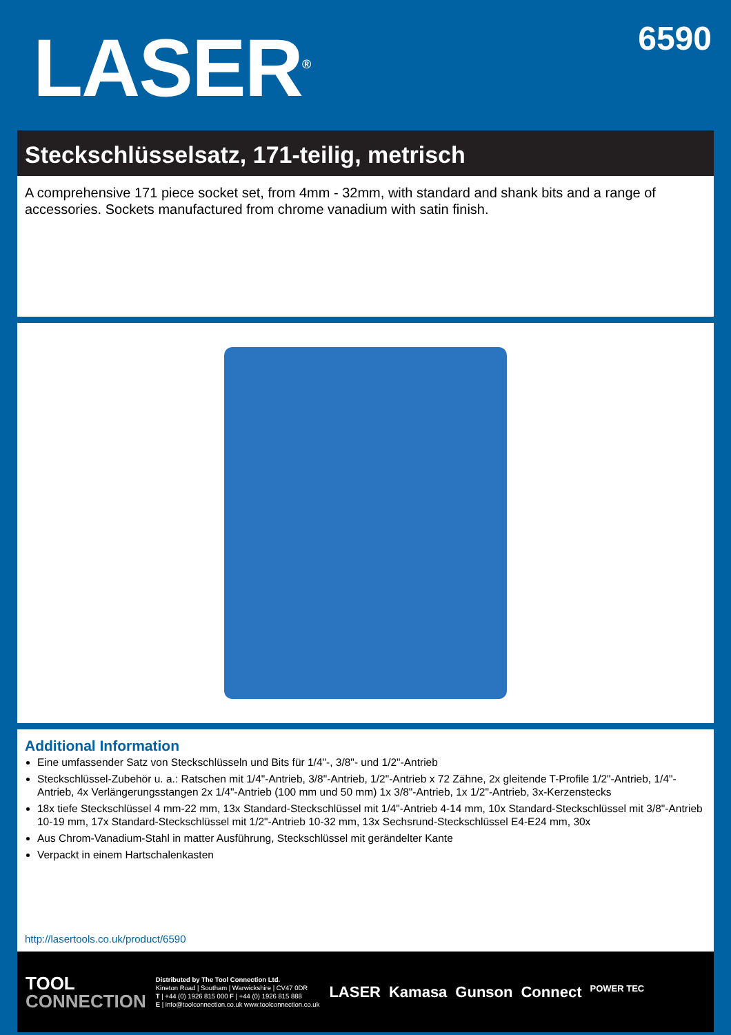LASER<sup>®</sup>
6590
Steckschlüsselsatz, 171-teilig, metrisch
A comprehensive 171 piece socket set, from 4mm - 32mm, with standard and shank bits and a range of accessories. Sockets manufactured from chrome vanadium with satin finish.
Additional Information
Eine umfassender Satz von Steckschlüsseln und Bits für 1/4"-, 3/8"- und 1/2"-Antrieb
Steckschlüssel-Zubehör u. a.: Ratschen mit 1/4"-Antrieb, 3/8"-Antrieb, 1/2"-Antrieb x 72 Zähne, 2x gleitende T-Profile 1/2"-Antrieb, 1/4"-Antrieb, 4x Verlängerungsstangen 2x 1/4"-Antrieb (100 mm und 50 mm) 1x 3/8"-Antrieb, 1x 1/2"-Antrieb, 3x-Kerzenstecks
18x tiefe Steckschlüssel 4 mm-22 mm, 13x Standard-Steckschlüssel mit 1/4"-Antrieb 4-14 mm, 10x Standard-Steckschlüssel mit 3/8"-Antrieb 10-19 mm, 17x Standard-Steckschlüssel mit 1/2"-Antrieb 10-32 mm, 13x Sechsrund-Steckschlüssel E4-E24 mm, 30x
Aus Chrom-Vanadium-Stahl in matter Ausführung, Steckschlüssel mit gerändelter Kante
Verpackt in einem Hartschalenkasten
http://lasertools.co.uk/product/6590
TOOL
CONNECTION
Distributed by The Tool Connection Ltd.
Kineton Road | Southam | Warwickshire | CV47 0DR
T | +44 (0) 1926 815 000 F | +44 (0) 1926 815 888
E | info@toolconnection.co.uk www.toolconnection.co.uk
LASER Kamasa Gunson Connect POWER TEC